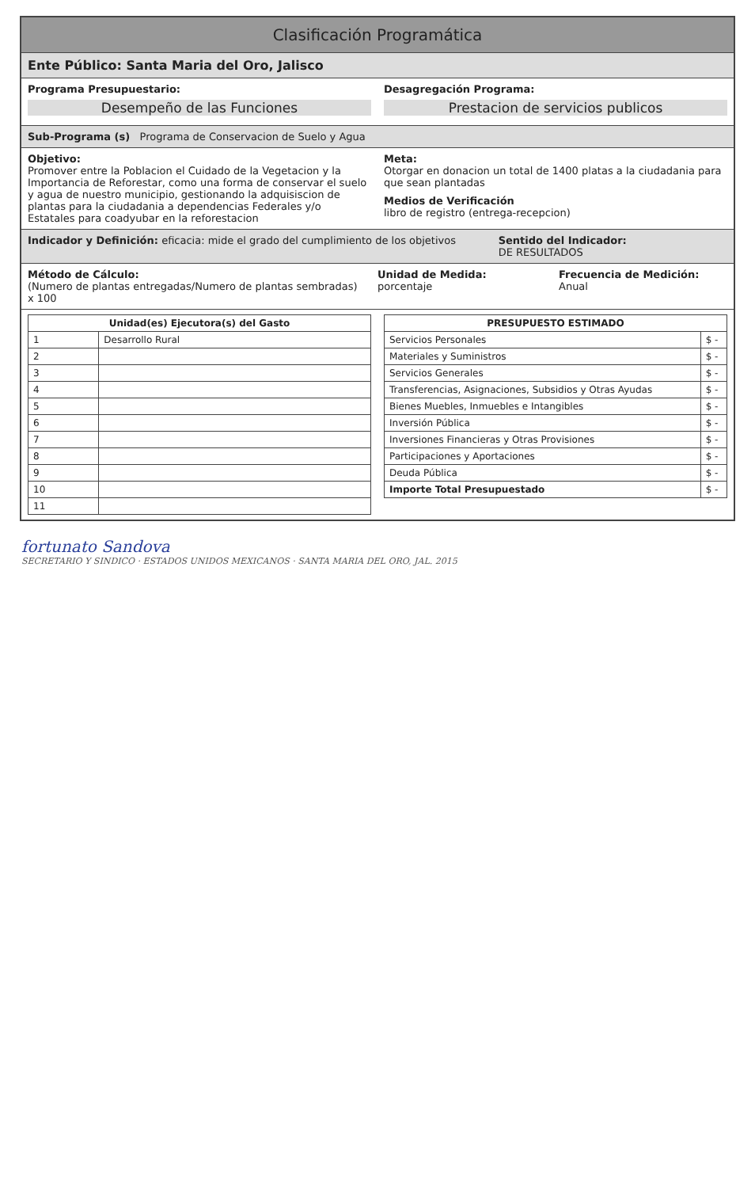Clasificación Programática
Ente Público: Santa Maria del Oro, Jalisco
Programa Presupuestario:
Desempeño de las Funciones
Desagregación Programa:
Prestacion de servicios publicos
Sub-Programa (s) Programa de Conservacion de Suelo y Agua
Objetivo:
Promover entre la Poblacion el Cuidado de la Vegetacion y la Importancia de Reforestar, como una forma de conservar el suelo y agua de nuestro municipio, gestionando la adquisiscion de plantas para la ciudadania a dependencias Federales y/o Estatales para coadyubar en la reforestacion
Meta:
Otorgar en donacion un total de 1400 platas a la ciudadania para que sean plantadas
Medios de Verificación
libro de registro (entrega-recepcion)
Indicador y Definición: eficacia: mide el grado del cumplimiento de los objetivos
Sentido del Indicador:
DE RESULTADOS
Método de Cálculo:
(Numero de plantas entregadas/Numero de plantas sembradas) x 100
Unidad de Medida:
porcentaje
Frecuencia de Medición:
Anual
| Unidad(es) Ejecutora(s) del Gasto | |
| --- | --- |
| 1 | Desarrollo Rural |
| 2 | |
| 3 | |
| 4 | |
| 5 | |
| 6 | |
| 7 | |
| 8 | |
| 9 | |
| 10 | |
| 11 | |
| PRESUPUESTO ESTIMADO | |
| --- | --- |
| Servicios Personales | $ - |
| Materiales y Suministros | $ - |
| Servicios Generales | $ - |
| Transferencias, Asignaciones, Subsidios y Otras Ayudas | $ - |
| Bienes Muebles, Inmuebles e Intangibles | $ - |
| Inversión Pública | $ - |
| Inversiones Financieras y Otras Provisiones | $ - |
| Participaciones y Aportaciones | $ - |
| Deuda Pública | $ - |
| Importe Total Presupuestado | $ - |
fortunato Sandova
SECRETARIO Y SINDICO · ESTADOS UNIDOS MEXICANOS · SANTA MARIA DEL ORO, JAL. 2015